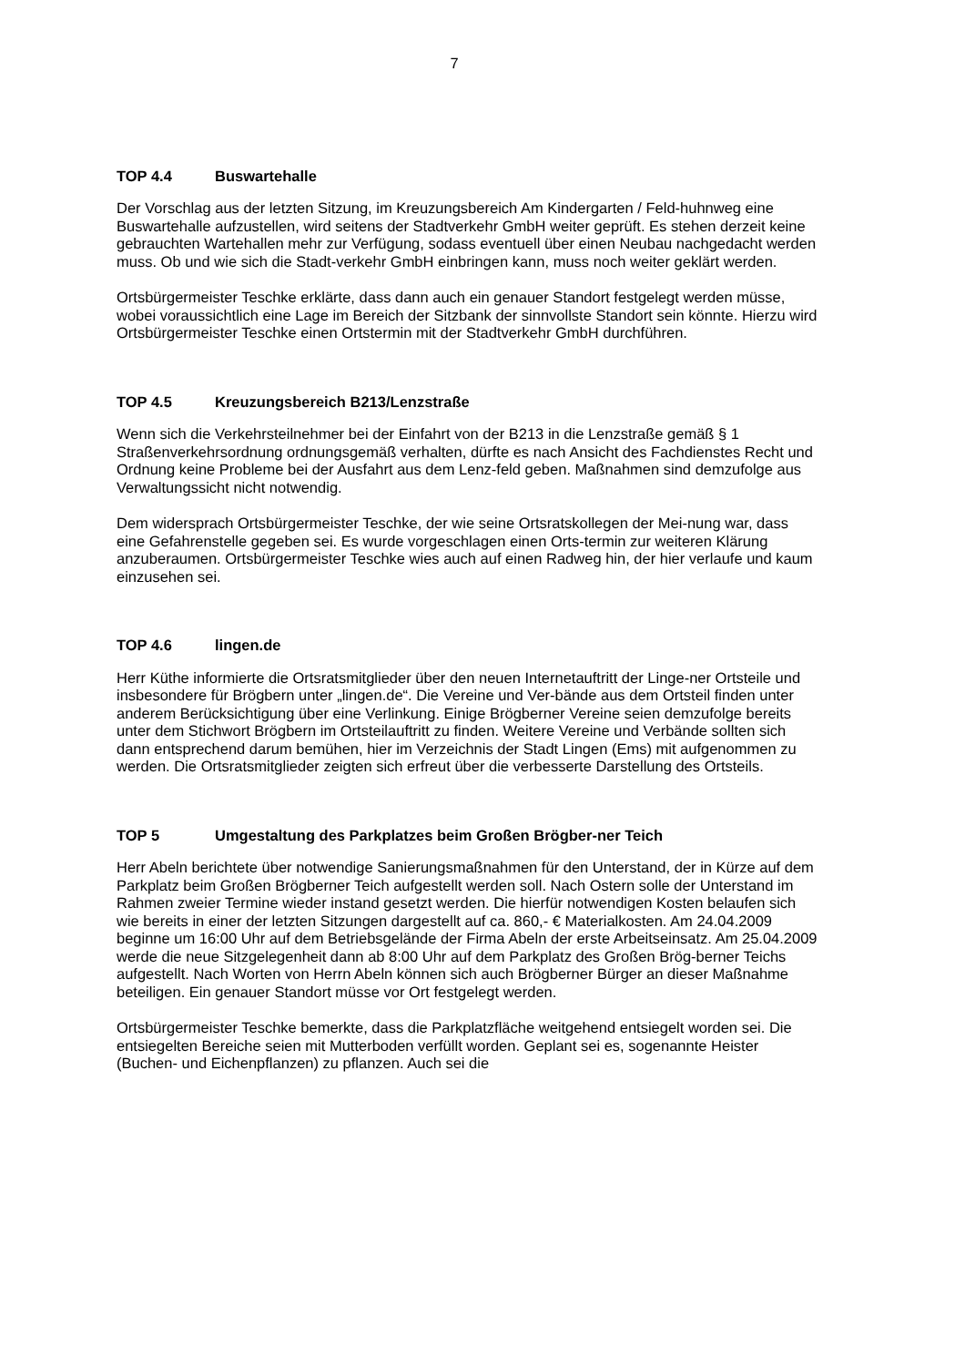7
TOP 4.4 Buswartehalle
Der Vorschlag aus der letzten Sitzung, im Kreuzungsbereich Am Kindergarten / Feld-huhnweg eine Buswartehalle aufzustellen, wird seitens der Stadtverkehr GmbH weiter geprüft. Es stehen derzeit keine gebrauchten Wartehallen mehr zur Verfügung, sodass eventuell über einen Neubau nachgedacht werden muss. Ob und wie sich die Stadt-verkehr GmbH einbringen kann, muss noch weiter geklärt werden.
Ortsbürgermeister Teschke erklärte, dass dann auch ein genauer Standort festgelegt werden müsse, wobei voraussichtlich eine Lage im Bereich der Sitzbank der sinnvollste Standort sein könnte. Hierzu wird Ortsbürgermeister Teschke einen Ortstermin mit der Stadtverkehr GmbH durchführen.
TOP 4.5 Kreuzungsbereich B213/Lenzstraße
Wenn sich die Verkehrsteilnehmer bei der Einfahrt von der B213 in die Lenzstraße gemäß § 1 Straßenverkehrsordnung ordnungsgemäß verhalten, dürfte es nach Ansicht des Fachdienstes Recht und Ordnung keine Probleme bei der Ausfahrt aus dem Lenz-feld geben. Maßnahmen sind demzufolge aus Verwaltungssicht nicht notwendig.
Dem widersprach Ortsbürgermeister Teschke, der wie seine Ortsratskollegen der Mei-nung war, dass eine Gefahrenstelle gegeben sei. Es wurde vorgeschlagen einen Orts-termin zur weiteren Klärung anzuberaumen. Ortsbürgermeister Teschke wies auch auf einen Radweg hin, der hier verlaufe und kaum einzusehen sei.
TOP 4.6 lingen.de
Herr Küthe informierte die Ortsratsmitglieder über den neuen Internetauftritt der Linge-ner Ortsteile und insbesondere für Brögbern unter „lingen.de“. Die Vereine und Ver-bände aus dem Ortsteil finden unter anderem Berücksichtigung über eine Verlinkung. Einige Brögberner Vereine seien demzufolge bereits unter dem Stichwort Brögbern im Ortsteilauftritt zu finden. Weitere Vereine und Verbände sollten sich dann entsprechend darum bemühen, hier im Verzeichnis der Stadt Lingen (Ems) mit aufgenommen zu werden. Die Ortsratsmitglieder zeigten sich erfreut über die verbesserte Darstellung des Ortsteils.
TOP 5 Umgestaltung des Parkplatzes beim Großen Brögber-ner Teich
Herr Abeln berichtete über notwendige Sanierungsmaßnahmen für den Unterstand, der in Kürze auf dem Parkplatz beim Großen Brögberner Teich aufgestellt werden soll. Nach Ostern solle der Unterstand im Rahmen zweier Termine wieder instand gesetzt werden. Die hierfür notwendigen Kosten belaufen sich wie bereits in einer der letzten Sitzungen dargestellt auf ca. 860,- € Materialkosten. Am 24.04.2009 beginne um 16:00 Uhr auf dem Betriebsgelände der Firma Abeln der erste Arbeitseinsatz. Am 25.04.2009 werde die neue Sitzgelegenheit dann ab 8:00 Uhr auf dem Parkplatz des Großen Brög-berner Teichs aufgestellt. Nach Worten von Herrn Abeln können sich auch Brögberner Bürger an dieser Maßnahme beteiligen. Ein genauer Standort müsse vor Ort festgelegt werden.
Ortsbürgermeister Teschke bemerkte, dass die Parkplatzfläche weitgehend entsiegelt worden sei. Die entsiegelten Bereiche seien mit Mutterboden verfüllt worden. Geplant sei es, sogenannte Heister (Buchen- und Eichenpflanzen) zu pflanzen. Auch sei die